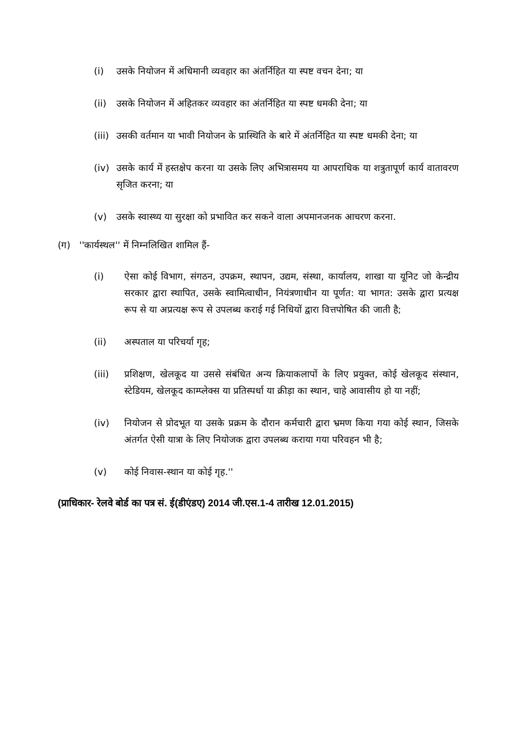(i) उसके नियोजन में अधिमानी व्यवहार का अंतर्निहित या स्पष्ट वचन देना; या
(ii) उसके नियोजन में अहितकर व्यवहार का अंतर्निहित या स्पष्ट धमकी देना; या
(iii) उसकी वर्तमान या भावी नियोजन के प्रास्थिति के बारे में अंतर्निहित या स्पष्ट धमकी देना; या
(iv) उसके कार्य में हस्तक्षेप करना या उसके लिए अभित्रासमय या आपराधिक या शत्रुतापूर्ण कार्य वातावरण सृजित करना; या
(v) उसके स्वास्थ्य या सुरक्षा को प्रभावित कर सकने वाला अपमानजनक आचरण करना.
(ग) ''कार्यस्थल'' में निम्नलिखित शामिल हैं-
(i) ऐसा कोई विभाग, संगठन, उपक्रम, स्थापन, उद्यम, संस्था, कार्यालय, शाखा या यूनिट जो केन्द्रीय सरकार द्वारा स्थापित, उसके स्वामित्वाधीन, नियंत्रणाधीन या पूर्णत: या भागत: उसके द्वारा प्रत्यक्ष रूप से या अप्रत्यक्ष रूप से उपलब्ध कराई गई निधियों द्वारा वित्तपोषित की जाती है;
(ii) अस्पताल या परिचर्या गृह;
(iii) प्रशिक्षण, खेलकूद या उससे संबंधित अन्य क्रियाकलापों के लिए प्रयुक्त, कोई खेलकूद संस्थान, स्टेडियम, खेलकूद काम्प्लेक्स या प्रतिस्पर्धा या क्रीड़ा का स्थान, चाहे आवासीय हो या नहीं;
(iv) नियोजन से प्रोदभूत या उसके प्रक्रम के दौरान कर्मचारी द्वारा भ्रमण किया गया कोई स्थान, जिसके अंतर्गत ऐसी यात्रा के लिए नियोजक द्वारा उपलब्ध कराया गया परिवहन भी है;
(v) कोई निवास-स्थान या कोई गृह.''
(प्राधिकार- रेलवे बोर्ड का पत्र सं. ई(डीएंडए) 2014 जी.एस.1-4 तारीख 12.01.2015)